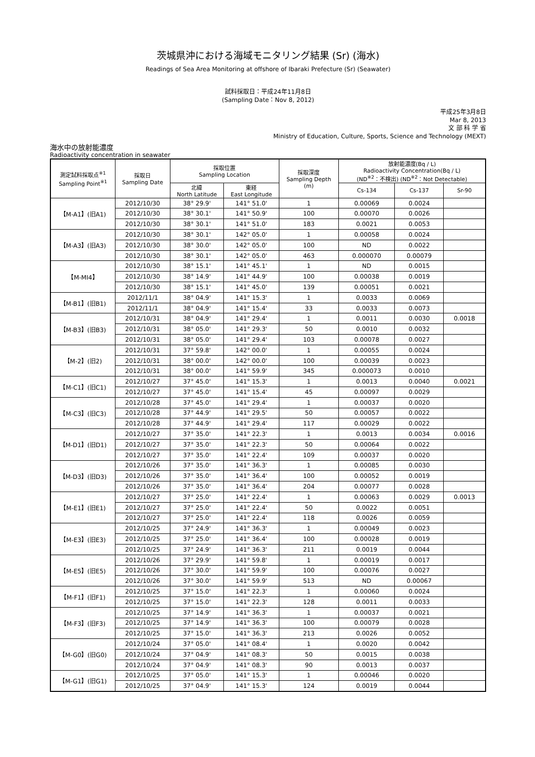茨城県沖における海域モニタリング結果 (Sr) (海水)
Readings of Sea Area Monitoring at offshore of Ibaraki Prefecture (Sr) (Seawater)
試料採取日：平成24年11月8日
(Sampling Date：Nov 8, 2012)
平成25年3月8日
Mar 8, 2013
文 部 科 学 省
Ministry of Education, Culture, Sports, Science and Technology (MEXT)
海水中の放射能濃度
Radioactivity concentration in seawater
| 測定試料採取点<sup>※1</sup> Sampling Point<sup>※1</sup> | 採取日 Sampling Date | 採取位置 Sampling Location | | 採取深度 Sampling Depth (m) | 放射能濃度(Bq / L) Radioactivity Concentration(Bq / L) (ND<sup>※2</sup>：不検出) (ND<sup>※2</sup>：Not Detectable) | | |
| --- | --- | --- | --- | --- | --- | --- | --- |
| | | 北緯 North Latitude | 東経 East Longitude | | Cs-134 | Cs-137 | Sr-90 |
| 【M-A1】(旧A1) | 2012/10/30 | 38° 29.9' | 141° 51.0' | 1 | 0.00069 | 0.0024 | |
| | 2012/10/30 | 38° 30.1' | 141° 50.9' | 100 | 0.00070 | 0.0026 | |
| | 2012/10/30 | 38° 30.1' | 141° 51.0' | 183 | 0.0021 | 0.0053 | |
| 【M-A3】(旧A3) | 2012/10/30 | 38° 30.1' | 142° 05.0' | 1 | 0.00058 | 0.0024 | |
| | 2012/10/30 | 38° 30.0' | 142° 05.0' | 100 | ND | 0.0022 | |
| | 2012/10/30 | 38° 30.1' | 142° 05.0' | 463 | 0.000070 | 0.00079 | |
| 【M-MI4】 | 2012/10/30 | 38° 15.1' | 141° 45.1' | 1 | ND | 0.0015 | |
| | 2012/10/30 | 38° 14.9' | 141° 44.9' | 100 | 0.00038 | 0.0019 | |
| | 2012/10/30 | 38° 15.1' | 141° 45.0' | 139 | 0.00051 | 0.0021 | |
| 【M-B1】(旧B1) | 2012/11/1 | 38° 04.9' | 141° 15.3' | 1 | 0.0033 | 0.0069 | |
| | 2012/11/1 | 38° 04.9' | 141° 15.4' | 33 | 0.0033 | 0.0073 | |
| 【M-B3】(旧B3) | 2012/10/31 | 38° 04.9' | 141° 29.4' | 1 | 0.0011 | 0.0030 | 0.0018 |
| | 2012/10/31 | 38° 05.0' | 141° 29.3' | 50 | 0.0010 | 0.0032 | |
| | 2012/10/31 | 38° 05.0' | 141° 29.4' | 103 | 0.00078 | 0.0027 | |
| 【M-2】(旧2) | 2012/10/31 | 37° 59.8' | 142° 00.0' | 1 | 0.00055 | 0.0024 | |
| | 2012/10/31 | 38° 00.0' | 142° 00.0' | 100 | 0.00039 | 0.0023 | |
| | 2012/10/31 | 38° 00.0' | 141° 59.9' | 345 | 0.000073 | 0.0010 | |
| 【M-C1】(旧C1) | 2012/10/27 | 37° 45.0' | 141° 15.3' | 1 | 0.0013 | 0.0040 | 0.0021 |
| | 2012/10/27 | 37° 45.0' | 141° 15.4' | 45 | 0.00097 | 0.0029 | |
| 【M-C3】(旧C3) | 2012/10/28 | 37° 45.0' | 141° 29.4' | 1 | 0.00037 | 0.0020 | |
| | 2012/10/28 | 37° 44.9' | 141° 29.5' | 50 | 0.00057 | 0.0022 | |
| | 2012/10/28 | 37° 44.9' | 141° 29.4' | 117 | 0.00029 | 0.0022 | |
| 【M-D1】(旧D1) | 2012/10/27 | 37° 35.0' | 141° 22.3' | 1 | 0.0013 | 0.0034 | 0.0016 |
| | 2012/10/27 | 37° 35.0' | 141° 22.3' | 50 | 0.00064 | 0.0022 | |
| | 2012/10/27 | 37° 35.0' | 141° 22.4' | 109 | 0.00037 | 0.0020 | |
| 【M-D3】(旧D3) | 2012/10/26 | 37° 35.0' | 141° 36.3' | 1 | 0.00085 | 0.0030 | |
| | 2012/10/26 | 37° 35.0' | 141° 36.4' | 100 | 0.00052 | 0.0019 | |
| | 2012/10/26 | 37° 35.0' | 141° 36.4' | 204 | 0.00077 | 0.0028 | |
| 【M-E1】(旧E1) | 2012/10/27 | 37° 25.0' | 141° 22.4' | 1 | 0.00063 | 0.0029 | 0.0013 |
| | 2012/10/27 | 37° 25.0' | 141° 22.4' | 50 | 0.0022 | 0.0051 | |
| | 2012/10/27 | 37° 25.0' | 141° 22.4' | 118 | 0.0026 | 0.0059 | |
| 【M-E3】(旧E3) | 2012/10/25 | 37° 24.9' | 141° 36.3' | 1 | 0.00049 | 0.0023 | |
| | 2012/10/25 | 37° 25.0' | 141° 36.4' | 100 | 0.00028 | 0.0019 | |
| | 2012/10/25 | 37° 24.9' | 141° 36.3' | 211 | 0.0019 | 0.0044 | |
| 【M-E5】(旧E5) | 2012/10/26 | 37° 29.9' | 141° 59.8' | 1 | 0.00019 | 0.0017 | |
| | 2012/10/26 | 37° 30.0' | 141° 59.9' | 100 | 0.00076 | 0.0027 | |
| | 2012/10/26 | 37° 30.0' | 141° 59.9' | 513 | ND | 0.00067 | |
| 【M-F1】(旧F1) | 2012/10/25 | 37° 15.0' | 141° 22.3' | 1 | 0.00060 | 0.0024 | |
| | 2012/10/25 | 37° 15.0' | 141° 22.3' | 128 | 0.0011 | 0.0033 | |
| 【M-F3】(旧F3) | 2012/10/25 | 37° 14.9' | 141° 36.3' | 1 | 0.00037 | 0.0021 | |
| | 2012/10/25 | 37° 14.9' | 141° 36.3' | 100 | 0.00079 | 0.0028 | |
| | 2012/10/25 | 37° 15.0' | 141° 36.3' | 213 | 0.0026 | 0.0052 | |
| 【M-G0】(旧G0) | 2012/10/24 | 37° 05.0' | 141° 08.4' | 1 | 0.0020 | 0.0042 | |
| | 2012/10/24 | 37° 04.9' | 141° 08.3' | 50 | 0.0015 | 0.0038 | |
| | 2012/10/24 | 37° 04.9' | 141° 08.3' | 90 | 0.0013 | 0.0037 | |
| 【M-G1】(旧G1) | 2012/10/25 | 37° 05.0' | 141° 15.3' | 1 | 0.00046 | 0.0020 | |
| | 2012/10/25 | 37° 04.9' | 141° 15.3' | 124 | 0.0019 | 0.0044 | |